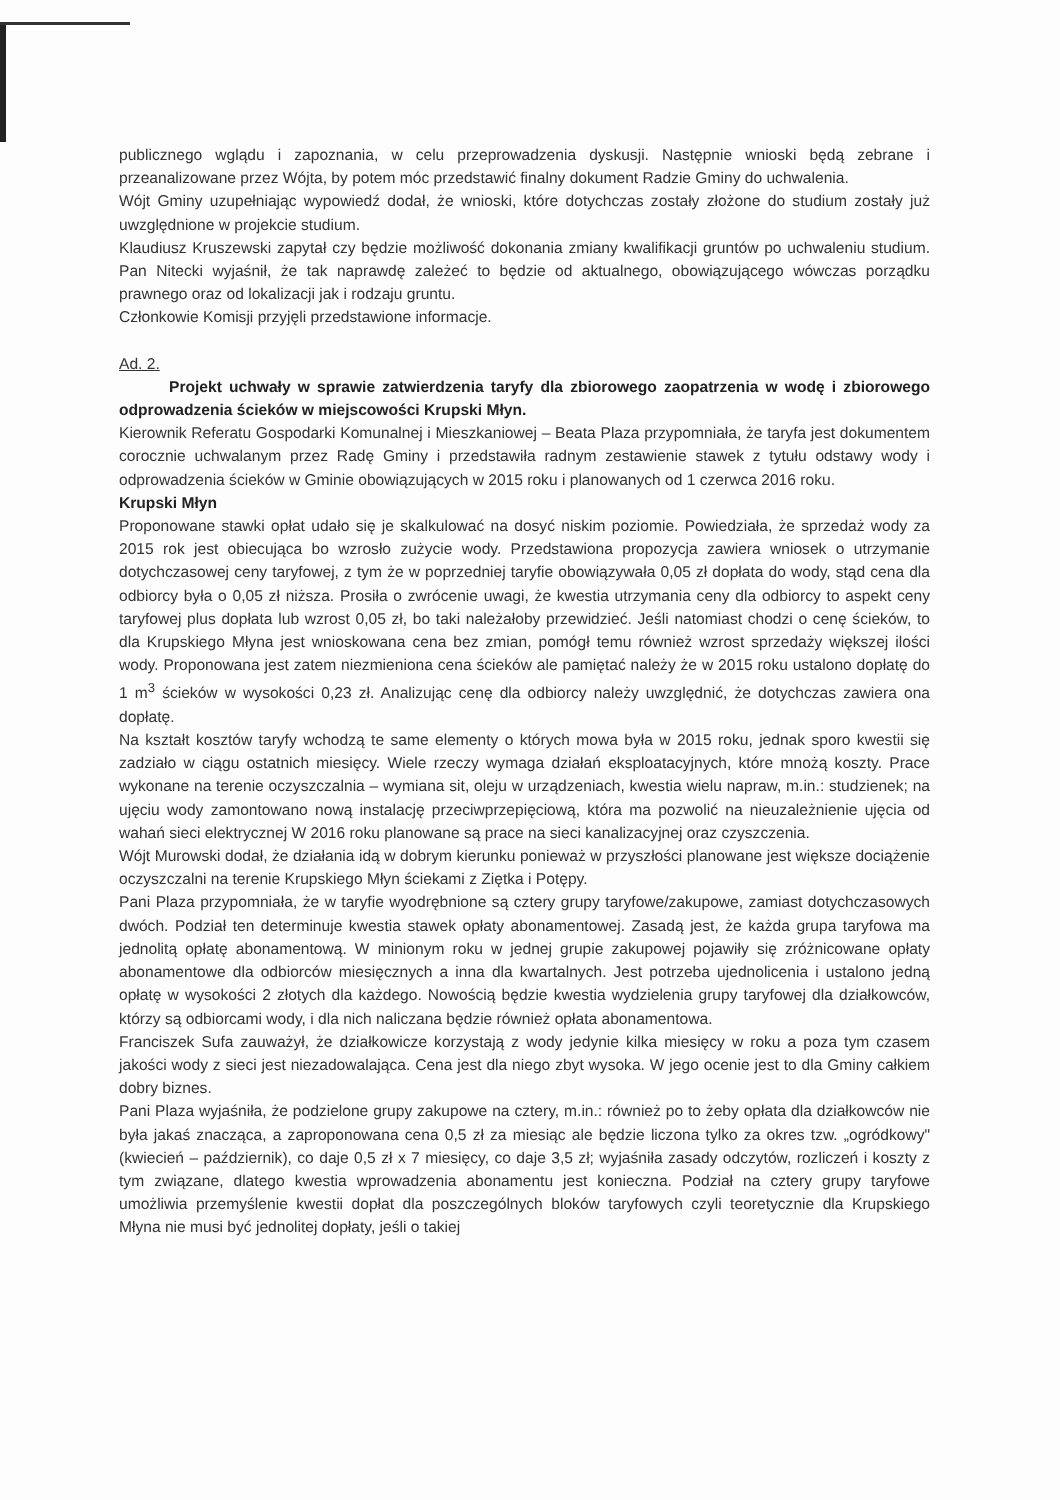publicznego wglądu i zapoznania, w celu przeprowadzenia dyskusji. Następnie wnioski będą zebrane i przeanalizowane przez Wójta, by potem móc przedstawić finalny dokument Radzie Gminy do uchwalenia.
Wójt Gminy uzupełniając wypowiedź dodał, że wnioski, które dotychczas zostały złożone do studium zostały już uwzględnione w projekcie studium.
Klaudiusz Kruszewski zapytał czy będzie możliwość dokonania zmiany kwalifikacji gruntów po uchwaleniu studium. Pan Nitecki wyjaśnił, że tak naprawdę zależeć to będzie od aktualnego, obowiązującego wówczas porządku prawnego oraz od lokalizacji jak i rodzaju gruntu.
Członkowie Komisji przyjęli przedstawione informacje.
Ad. 2.
Projekt uchwały w sprawie zatwierdzenia taryfy dla zbiorowego zaopatrzenia w wodę i zbiorowego odprowadzenia ścieków w miejscowości Krupski Młyn.
Kierownik Referatu Gospodarki Komunalnej i Mieszkaniowej – Beata Plaza przypomniała, że taryfa jest dokumentem corocznie uchwalanym przez Radę Gminy i przedstawiła radnym zestawienie stawek z tytułu odstawy wody i odprowadzenia ścieków w Gminie obowiązujących w 2015 roku i planowanych od 1 czerwca 2016 roku.
Krupski Młyn
Proponowane stawki opłat udało się je skalkulować na dosyć niskim poziomie. Powiedziała, że sprzedaż wody za 2015 rok jest obiecująca bo wzrosło zużycie wody. Przedstawiona propozycja zawiera wniosek o utrzymanie dotychczasowej ceny taryfowej, z tym że w poprzedniej taryfie obowiązywała 0,05 zł dopłata do wody, stąd cena dla odbiorcy była o 0,05 zł niższa. Prosiła o zwrócenie uwagi, że kwestia utrzymania ceny dla odbiorcy to aspekt ceny taryfowej plus dopłata lub wzrost 0,05 zł, bo taki należałoby przewidzieć. Jeśli natomiast chodzi o cenę ścieków, to dla Krupskiego Młyna jest wnioskowana cena bez zmian, pomógł temu również wzrost sprzedaży większej ilości wody. Proponowana jest zatem niezmieniona cena ścieków ale pamiętać należy że w 2015 roku ustalono dopłatę do 1 m<sup>3</sup> ścieków w wysokości 0,23 zł. Analizując cenę dla odbiorcy należy uwzględnić, że dotychczas zawiera ona dopłatę.
Na kształt kosztów taryfy wchodzą te same elementy o których mowa była w 2015 roku, jednak sporo kwestii się zadziało w ciągu ostatnich miesięcy. Wiele rzeczy wymaga działań eksploatacyjnych, które mnożą koszty. Prace wykonane na terenie oczyszczalnia – wymiana sit, oleju w urządzeniach, kwestia wielu napraw, m.in.: studzienek; na ujęciu wody zamontowano nową instalację przeciwprzepięciową, która ma pozwolić na nieuzależnienie ujęcia od wahań sieci elektrycznej W 2016 roku planowane są prace na sieci kanalizacyjnej oraz czyszczenia.
Wójt Murowski dodał, że działania idą w dobrym kierunku ponieważ w przyszłości planowane jest większe dociążenie oczyszczalni na terenie Krupskiego Młyn ściekami z Ziętka i Potępy.
Pani Plaza przypomniała, że w taryfie wyodrębnione są cztery grupy taryfowe/zakupowe, zamiast dotychczasowych dwóch. Podział ten determinuje kwestia stawek opłaty abonamentowej. Zasadą jest, że każda grupa taryfowa ma jednolitą opłatę abonamentową. W minionym roku w jednej grupie zakupowej pojawiły się zróżnicowane opłaty abonamentowe dla odbiorców miesięcznych a inna dla kwartalnych. Jest potrzeba ujednolicenia i ustalono jedną opłatę w wysokości 2 złotych dla każdego. Nowością będzie kwestia wydzielenia grupy taryfowej dla działkowców, którzy są odbiorcami wody, i dla nich naliczana będzie również opłata abonamentowa.
Franciszek Sufa zauważył, że działkowicze korzystają z wody jedynie kilka miesięcy w roku a poza tym czasem jakości wody z sieci jest niezadowalająca. Cena jest dla niego zbyt wysoka. W jego ocenie jest to dla Gminy całkiem dobry biznes.
Pani Plaza wyjaśniła, że podzielone grupy zakupowe na cztery, m.in.: również po to żeby opłata dla działkowców nie była jakaś znacząca, a zaproponowana cena 0,5 zł za miesiąc ale będzie liczona tylko za okres tzw. „ogródkowy" (kwiecień – październik), co daje 0,5 zł x 7 miesięcy, co daje 3,5 zł; wyjaśniła zasady odczytów, rozliczeń i koszty z tym związane, dlatego kwestia wprowadzenia abonamentu jest konieczna. Podział na cztery grupy taryfowe umożliwia przemyślenie kwestii dopłat dla poszczególnych bloków taryfowych czyli teoretycznie dla Krupskiego Młyna nie musi być jednolitej dopłaty, jeśli o takiej